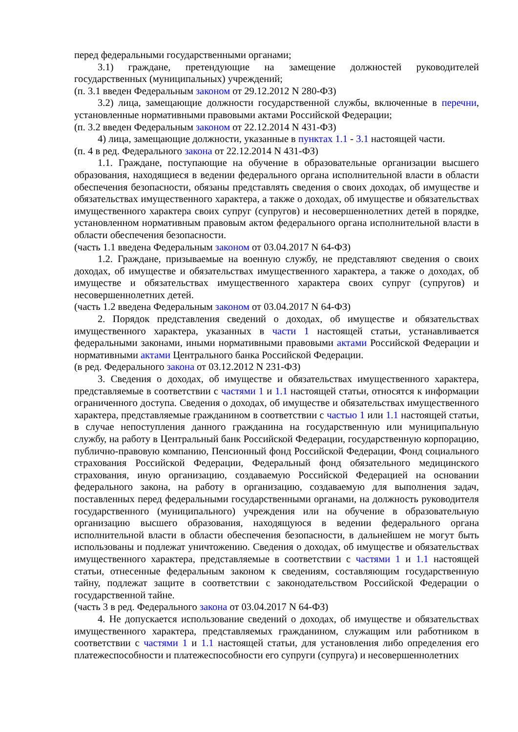перед федеральными государственными органами;
3.1) граждане, претендующие на замещение должностей руководителей государственных (муниципальных) учреждений;
(п. 3.1 введен Федеральным законом от 29.12.2012 N 280-ФЗ)
3.2) лица, замещающие должности государственной службы, включенные в перечни, установленные нормативными правовыми актами Российской Федерации;
(п. 3.2 введен Федеральным законом от 22.12.2014 N 431-ФЗ)
4) лица, замещающие должности, указанные в пунктах 1.1 - 3.1 настоящей части.
(п. 4 в ред. Федерального закона от 22.12.2014 N 431-ФЗ)
1.1. Граждане, поступающие на обучение в образовательные организации высшего образования, находящиеся в ведении федерального органа исполнительной власти в области обеспечения безопасности, обязаны представлять сведения о своих доходах, об имуществе и обязательствах имущественного характера, а также о доходах, об имуществе и обязательствах имущественного характера своих супруг (супругов) и несовершеннолетних детей в порядке, установленном нормативным правовым актом федерального органа исполнительной власти в области обеспечения безопасности.
(часть 1.1 введена Федеральным законом от 03.04.2017 N 64-ФЗ)
1.2. Граждане, призываемые на военную службу, не представляют сведения о своих доходах, об имуществе и обязательствах имущественного характера, а также о доходах, об имуществе и обязательствах имущественного характера своих супруг (супругов) и несовершеннолетних детей.
(часть 1.2 введена Федеральным законом от 03.04.2017 N 64-ФЗ)
2. Порядок представления сведений о доходах, об имуществе и обязательствах имущественного характера, указанных в части 1 настоящей статьи, устанавливается федеральными законами, иными нормативными правовыми актами Российской Федерации и нормативными актами Центрального банка Российской Федерации.
(в ред. Федерального закона от 03.12.2012 N 231-ФЗ)
3. Сведения о доходах, об имуществе и обязательствах имущественного характера, представляемые в соответствии с частями 1 и 1.1 настоящей статьи, относятся к информации ограниченного доступа. Сведения о доходах, об имуществе и обязательствах имущественного характера, представляемые гражданином в соответствии с частью 1 или 1.1 настоящей статьи, в случае непоступления данного гражданина на государственную или муниципальную службу, на работу в Центральный банк Российской Федерации, государственную корпорацию, публично-правовую компанию, Пенсионный фонд Российской Федерации, Фонд социального страхования Российской Федерации, Федеральный фонд обязательного медицинского страхования, иную организацию, создаваемую Российской Федерацией на основании федерального закона, на работу в организацию, создаваемую для выполнения задач, поставленных перед федеральными государственными органами, на должность руководителя государственного (муниципального) учреждения или на обучение в образовательную организацию высшего образования, находящуюся в ведении федерального органа исполнительной власти в области обеспечения безопасности, в дальнейшем не могут быть использованы и подлежат уничтожению. Сведения о доходах, об имуществе и обязательствах имущественного характера, представляемые в соответствии с частями 1 и 1.1 настоящей статьи, отнесенные федеральным законом к сведениям, составляющим государственную тайну, подлежат защите в соответствии с законодательством Российской Федерации о государственной тайне.
(часть 3 в ред. Федерального закона от 03.04.2017 N 64-ФЗ)
4. Не допускается использование сведений о доходах, об имуществе и обязательствах имущественного характера, представляемых гражданином, служащим или работником в соответствии с частями 1 и 1.1 настоящей статьи, для установления либо определения его платежеспособности и платежеспособности его супруги (супруга) и несовершеннолетних